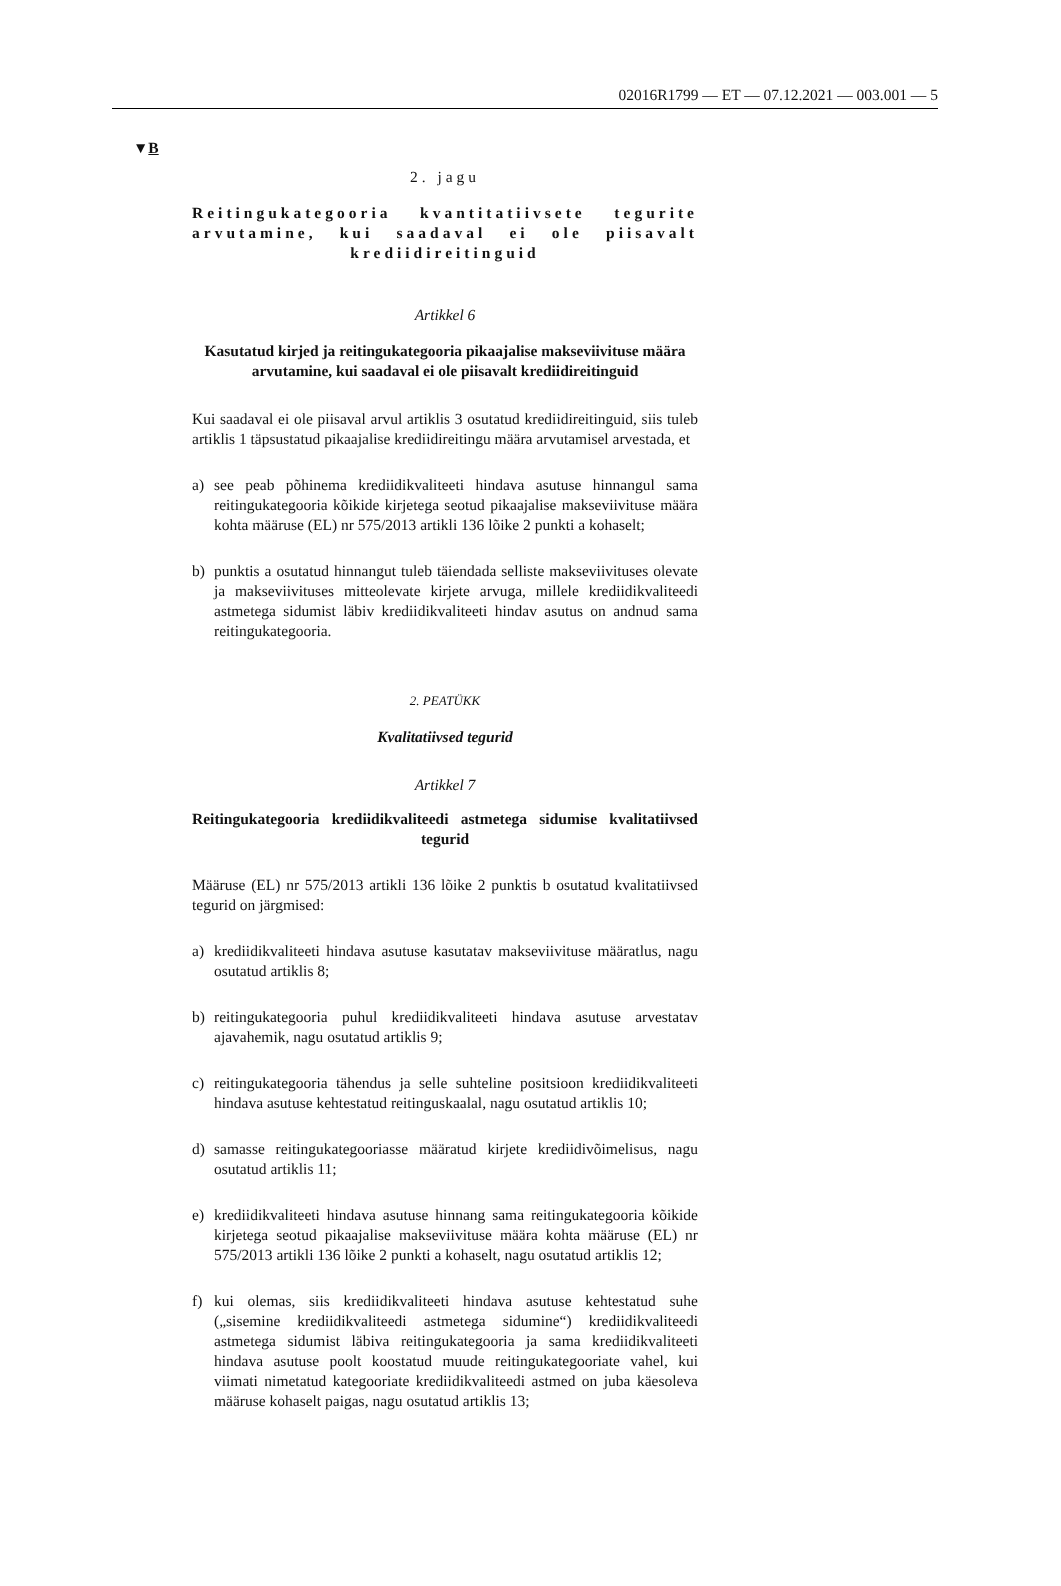02016R1799 — ET — 07.12.2021 — 003.001 — 5
▼B
2. jagu
Reitingukategooria kvantitatiivsete tegurite arvutamine, kui saadaval ei ole piisavalt krediidireitinguid
Artikkel 6
Kasutatud kirjed ja reitingukategooria pikaajalise makseviivituse määra arvutamine, kui saadaval ei ole piisavalt krediidireitinguid
Kui saadaval ei ole piisaval arvul artiklis 3 osutatud krediidireitinguid, siis tuleb artiklis 1 täpsustatud pikaajalise krediidireitingu määra arvutamisel arvestada, et
a) see peab põhinema krediidikvaliteeti hindava asutuse hinnangul sama reitingukategooria kõikide kirjetega seotud pikaajalise makseviivituse määra kohta määruse (EL) nr 575/2013 artikli 136 lõike 2 punkti a kohaselt;
b) punktis a osutatud hinnangut tuleb täiendada selliste makseviivituses olevate ja makseviivituses mitteolevate kirjete arvuga, millele krediidikvaliteedi astmetega sidumist läbiv krediidikvaliteeti hindav asutus on andnud sama reitingukategooria.
2. PEATÜKK
Kvalitatiivsed tegurid
Artikkel 7
Reitingukategooria krediidikvaliteedi astmetega sidumise kvalitatiivsed tegurid
Määruse (EL) nr 575/2013 artikli 136 lõike 2 punktis b osutatud kvalitatiivsed tegurid on järgmised:
a) krediidikvaliteeti hindava asutuse kasutatav makseviivituse määratlus, nagu osutatud artiklis 8;
b) reitingukategooria puhul krediidikvaliteeti hindava asutuse arvestatav ajavahemik, nagu osutatud artiklis 9;
c) reitingukategooria tähendus ja selle suhteline positsioon krediidikvaliteeti hindava asutuse kehtestatud reitinguskaalal, nagu osutatud artiklis 10;
d) samasse reitingukategooriasse määratud kirjete krediidivõimelisus, nagu osutatud artiklis 11;
e) krediidikvaliteeti hindava asutuse hinnang sama reitingukategooria kõikide kirjetega seotud pikaajalise makseviivituse määra kohta määruse (EL) nr 575/2013 artikli 136 lõike 2 punkti a kohaselt, nagu osutatud artiklis 12;
f) kui olemas, siis krediidikvaliteeti hindava asutuse kehtestatud suhe („sisemine krediidikvaliteedi astmetega sidumine“) krediidikvaliteedi astmetega sidumist läbiva reitingukategooria ja sama krediidikvaliteeti hindava asutuse poolt koostatud muude reitingukategooriate vahel, kui viimati nimetatud kategooriate krediidikvaliteedi astmed on juba käesoleva määruse kohaselt paigas, nagu osutatud artiklis 13;